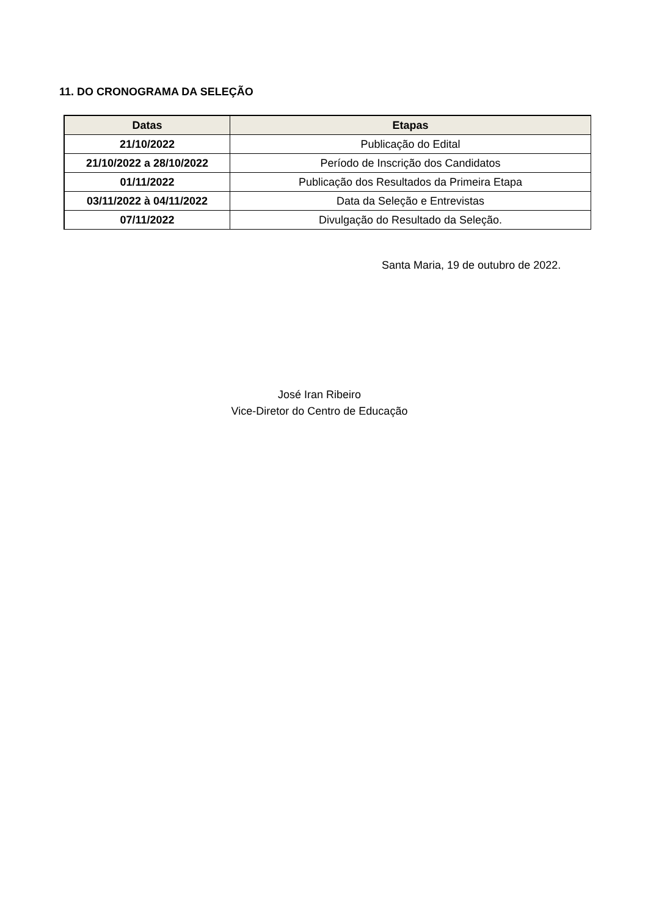11. DO CRONOGRAMA DA SELEÇÃO
| Datas | Etapas |
| --- | --- |
| 21/10/2022 | Publicação do Edital |
| 21/10/2022 a 28/10/2022 | Período de Inscrição dos Candidatos |
| 01/11/2022 | Publicação dos Resultados da Primeira Etapa |
| 03/11/2022 à 04/11/2022 | Data da Seleção e Entrevistas |
| 07/11/2022 | Divulgação do Resultado da Seleção. |
Santa Maria, 19 de outubro de 2022.
José Iran Ribeiro
Vice-Diretor do Centro de Educação